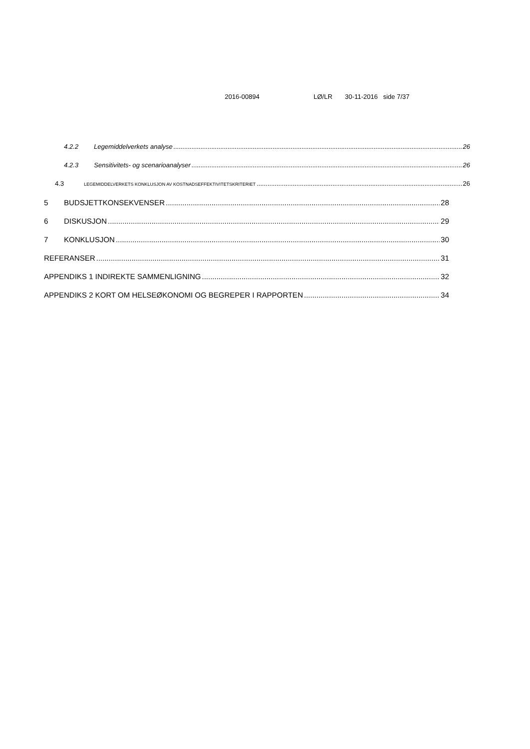2016-00894 LØ/LR 30-11-2016 side 7/37
4.2.2 Legemiddelverkets analyse 26
4.2.3 Sensitivitets- og scenarioanalyser 26
4.3 LEGEMIDDELVERKETS KONKLUSJON AV KOSTNADSEFFEKTIVITETSKRITERIET 26
5 BUDSJETTKONSEKVENSER 28
6 DISKUSJON 29
7 KONKLUSJON 30
REFERANSER 31
APPENDIKS 1 INDIREKTE SAMMENLIGNING 32
APPENDIKS 2 KORT OM HELSEØKONOMI OG BEGREPER I RAPPORTEN 34